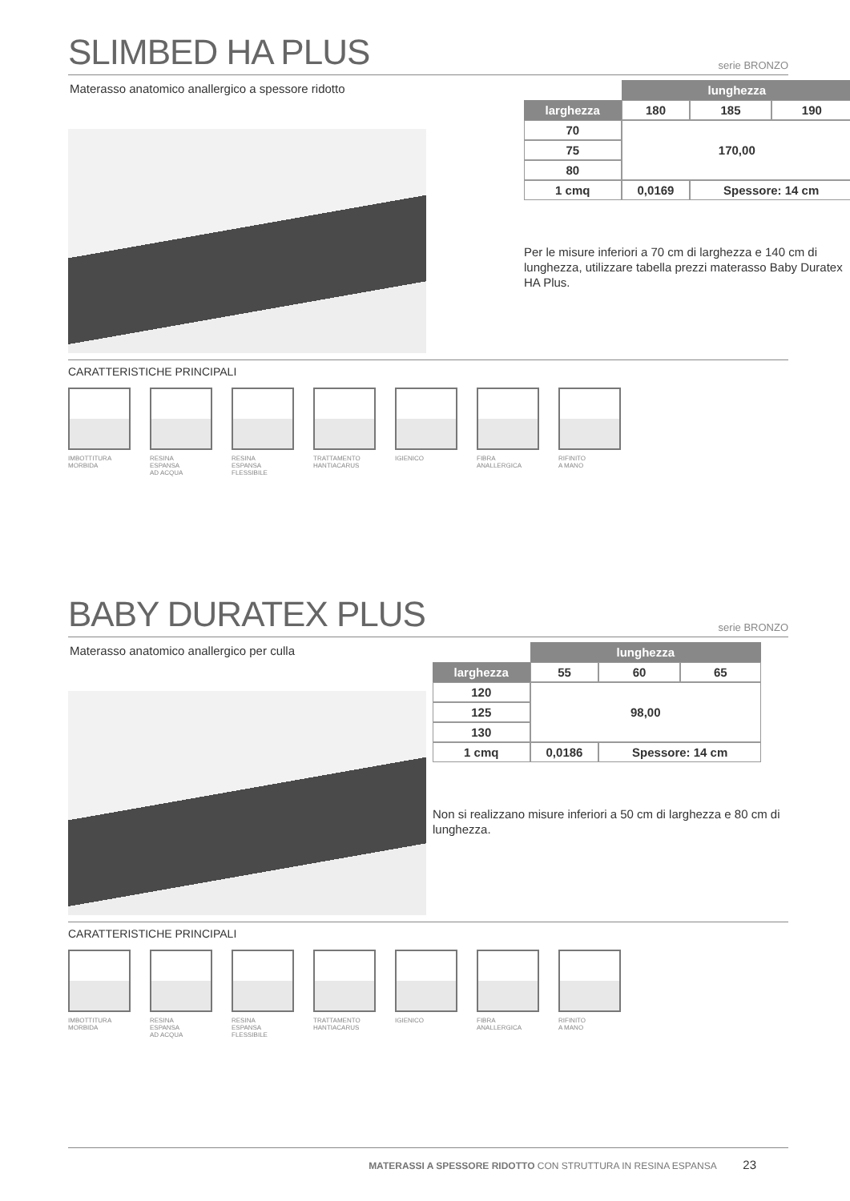SLIMBED HA PLUS
serie BRONZO
Materasso anatomico anallergico a spessore ridotto
| | lunghezza | | |
| larghezza | 180 | 185 | 190 |
| 70 | 170,00 | | |
| 75 | | | |
| 80 | | | |
| 1 cmq | 0,0169 | Spessore: 14 cm | |
Per le misure inferiori a 70 cm di larghezza e 140 cm di lunghezza, utilizzare tabella prezzi materasso Baby Duratex HA Plus.
CARATTERISTICHE PRINCIPALI
IMBOTTITURA
MORBIDA
RESINA
ESPANSA
AD ACQUA
RESINA
ESPANSA
FLESSIBILE
TRATTAMENTO
HANTIACARUS
IGIENICO FIBRA
ANALLERGICA
RIFINITO
A MANO
BABY DURATEX PLUS
serie BRONZO
Materasso anatomico anallergico per culla
| | lunghezza | | |
| larghezza | 55 | 60 | 65 |
| 120 | 98,00 | | |
| 125 | | | |
| 130 | | | |
| 1 cmq | 0,0186 | Spessore: 14 cm | |
Non si realizzano misure inferiori a 50 cm di larghezza e 80 cm di lunghezza.
CARATTERISTICHE PRINCIPALI
IMBOTTITURA
MORBIDA
RESINA
ESPANSA
AD ACQUA
RESINA
ESPANSA
FLESSIBILE
TRATTAMENTO
HANTIACARUS
IGIENICO FIBRA
ANALLERGICA
RIFINITO
A MANO
MATERASSI A SPESSORE RIDOTTO CON STRUTTURA IN RESINA ESPANSA 23